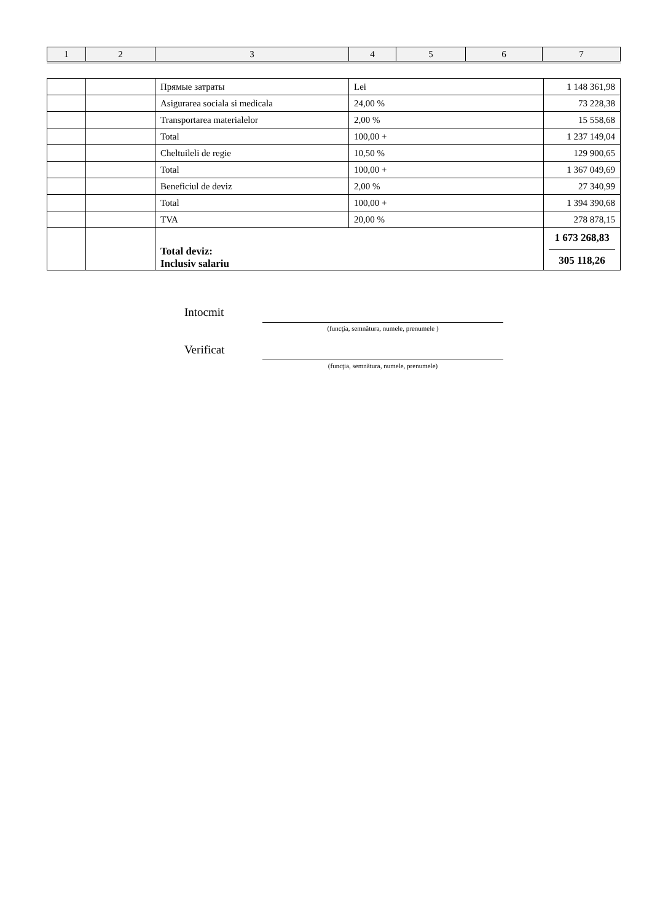| 1 | 2 | 3 | 4 | 5 | 6 | 7 |
| | | Прямые затраты | Lei | 1 148 361,98 |
| | | Asigurarea sociala si medicala | 24,00 % | 73 228,38 |
| | | Transportarea materialelor | 2,00 % | 15 558,68 |
| | | Total | 100,00 + | 1 237 149,04 |
| | | Cheltuileli de regie | 10,50 % | 129 900,65 |
| | | Total | 100,00 + | 1 367 049,69 |
| | | Beneficiul de deviz | 2,00 % | 27 340,99 |
| | | Total | 100,00 + | 1 394 390,68 |
| | | TVA | 20,00 % | 278 878,15 |
| | | Total deviz: Inclusiv salariu | | 1 673 268,83 305 118,26 |
Intocmit
(funcţia, semnătura, numele, prenumele )
Verificat
(funcţia, semnătura, numele, prenumele)